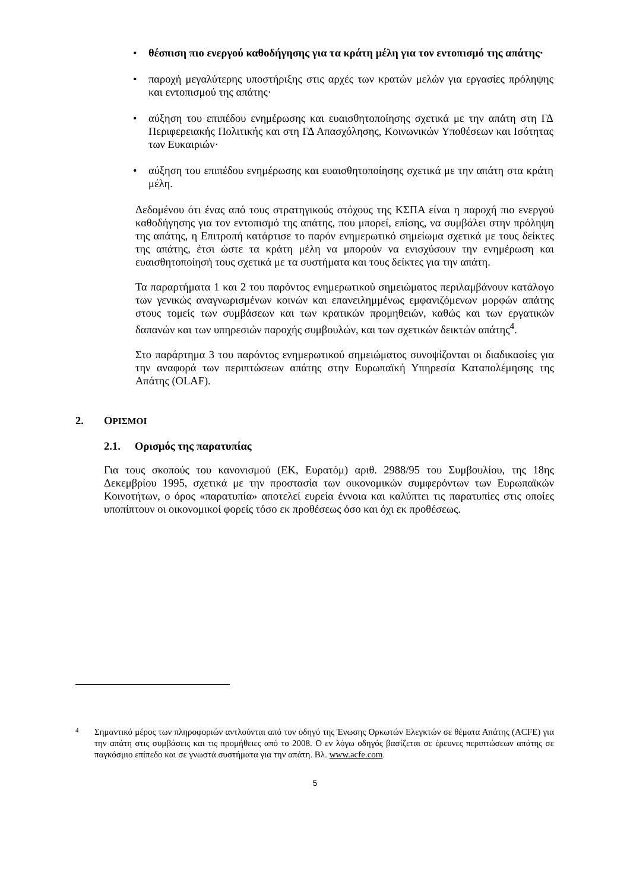• θέσπιση πιο ενεργού καθοδήγησης για τα κράτη μέλη για τον εντοπισμό της απάτης·
• παροχή μεγαλύτερης υποστήριξης στις αρχές των κρατών μελών για εργασίες πρόληψης και εντοπισμού της απάτης·
• αύξηση του επιπέδου ενημέρωσης και ευαισθητοποίησης σχετικά με την απάτη στη ΓΔ Περιφερειακής Πολιτικής και στη ΓΔ Απασχόλησης, Κοινωνικών Υποθέσεων και Ισότητας των Ευκαιριών·
• αύξηση του επιπέδου ενημέρωσης και ευαισθητοποίησης σχετικά με την απάτη στα κράτη μέλη.
Δεδομένου ότι ένας από τους στρατηγικούς στόχους της ΚΣΠΑ είναι η παροχή πιο ενεργού καθοδήγησης για τον εντοπισμό της απάτης, που μπορεί, επίσης, να συμβάλει στην πρόληψη της απάτης, η Επιτροπή κατάρτισε το παρόν ενημερωτικό σημείωμα σχετικά με τους δείκτες της απάτης, έτσι ώστε τα κράτη μέλη να μπορούν να ενισχύσουν την ενημέρωση και ευαισθητοποίησή τους σχετικά με τα συστήματα και τους δείκτες για την απάτη.
Τα παραρτήματα 1 και 2 του παρόντος ενημερωτικού σημειώματος περιλαμβάνουν κατάλογο των γενικώς αναγνωρισμένων κοινών και επανειλημμένως εμφανιζόμενων μορφών απάτης στους τομείς των συμβάσεων και των κρατικών προμηθειών, καθώς και των εργατικών δαπανών και των υπηρεσιών παροχής συμβουλών, και των σχετικών δεικτών απάτης<sup>4</sup>.
Στο παράρτημα 3 του παρόντος ενημερωτικού σημειώματος συνοψίζονται οι διαδικασίες για την αναφορά των περιπτώσεων απάτης στην Ευρωπαϊκή Υπηρεσία Καταπολέμησης της Απάτης (OLAF).
2. ΟΡΙΣΜΟΙ
2.1. Ορισμός της παρατυπίας
Για τους σκοπούς του κανονισμού (ΕΚ, Ευρατόμ) αριθ. 2988/95 του Συμβουλίου, της 18ης Δεκεμβρίου 1995, σχετικά με την προστασία των οικονομικών συμφερόντων των Ευρωπαϊκών Κοινοτήτων, ο όρος «παρατυπία» αποτελεί ευρεία έννοια και καλύπτει τις παρατυπίες στις οποίες υποπίπτουν οι οικονομικοί φορείς τόσο εκ προθέσεως όσο και όχι εκ προθέσεως.
4
Σημαντικό μέρος των πληροφοριών αντλούνται από τον οδηγό της Ένωσης Ορκωτών Ελεγκτών σε θέματα Απάτης (ACFE) για την απάτη στις συμβάσεις και τις προμήθειες από το 2008. Ο εν λόγω οδηγός βασίζεται σε έρευνες περιπτώσεων απάτης σε παγκόσμιο επίπεδο και σε γνωστά συστήματα για την απάτη. Βλ. www.acfe.com.
5